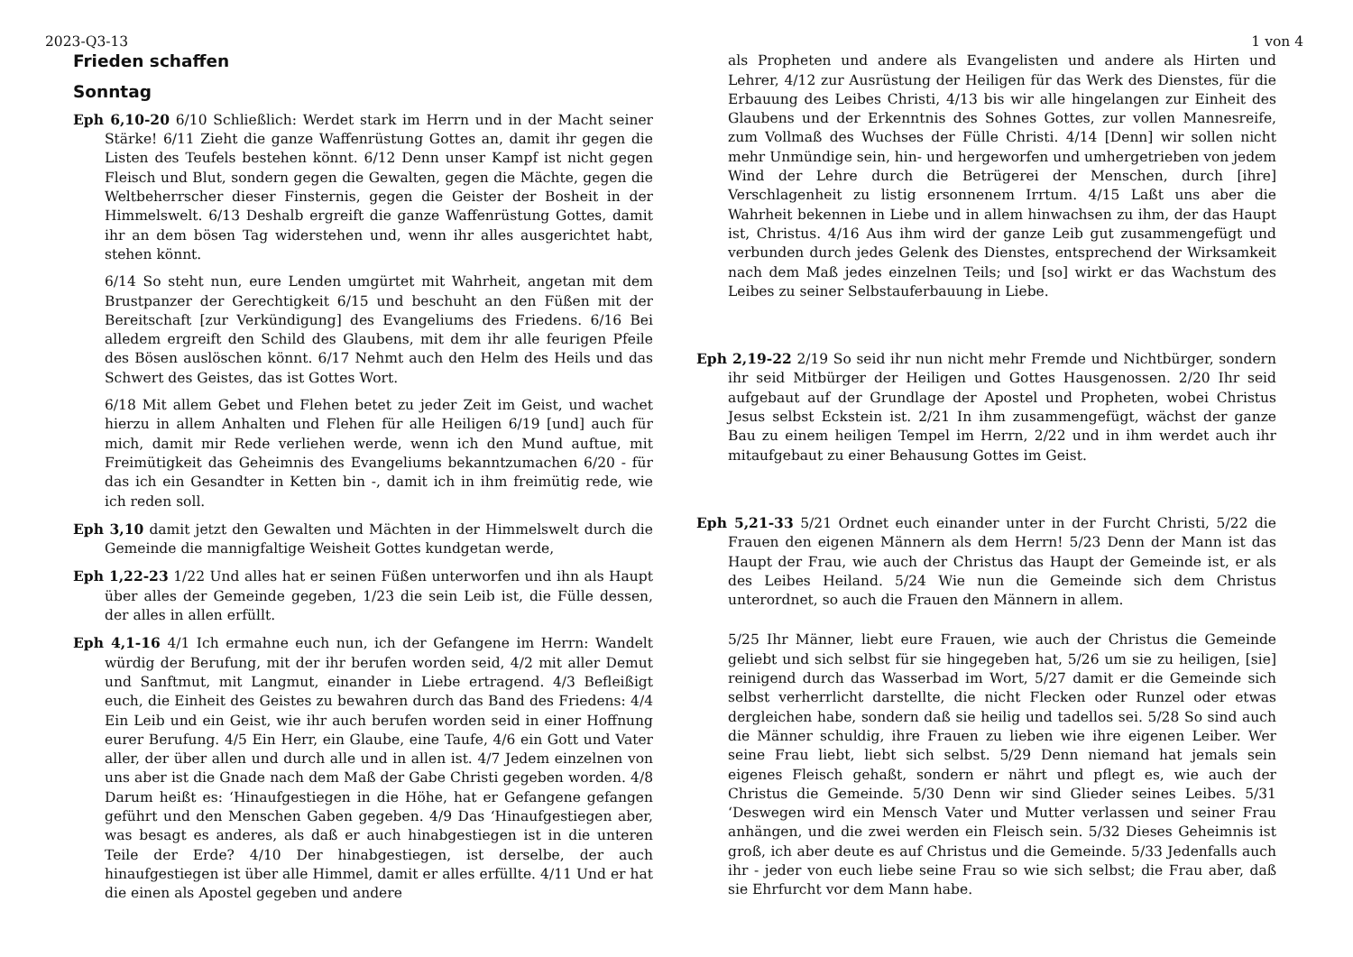2023-Q3-13 1 von 4
Frieden schaffen
Sonntag
Eph 6,10-20 6/10 Schließlich: Werdet stark im Herrn und in der Macht seiner Stärke! 6/11 Zieht die ganze Waffenrüstung Gottes an, damit ihr gegen die Listen des Teufels bestehen könnt. 6/12 Denn unser Kampf ist nicht gegen Fleisch und Blut, sondern gegen die Gewalten, gegen die Mächte, gegen die Weltbeherrscher dieser Finsternis, gegen die Geister der Bosheit in der Himmelswelt. 6/13 Deshalb ergreift die ganze Waffenrüstung Gottes, damit ihr an dem bösen Tag widerstehen und, wenn ihr alles ausgerichtet habt, stehen könnt.
6/14 So steht nun, eure Lenden umgürtet mit Wahrheit, angetan mit dem Brustpanzer der Gerechtigkeit 6/15 und beschuht an den Füßen mit der Bereitschaft [zur Verkündigung] des Evangeliums des Friedens. 6/16 Bei alledem ergreift den Schild des Glaubens, mit dem ihr alle feurigen Pfeile des Bösen auslöschen könnt. 6/17 Nehmt auch den Helm des Heils und das Schwert des Geistes, das ist Gottes Wort.
6/18 Mit allem Gebet und Flehen betet zu jeder Zeit im Geist, und wachet hierzu in allem Anhalten und Flehen für alle Heiligen 6/19 [und] auch für mich, damit mir Rede verliehen werde, wenn ich den Mund auftue, mit Freimütigkeit das Geheimnis des Evangeliums bekanntzumachen 6/20 - für das ich ein Gesandter in Ketten bin -, damit ich in ihm freimütig rede, wie ich reden soll.
Eph 3,10 damit jetzt den Gewalten und Mächten in der Himmelswelt durch die Gemeinde die mannigfaltige Weisheit Gottes kundgetan werde,
Eph 1,22-23 1/22 Und alles hat er seinen Füßen unterworfen und ihn als Haupt über alles der Gemeinde gegeben, 1/23 die sein Leib ist, die Fülle dessen, der alles in allen erfüllt.
Eph 4,1-16 4/1 Ich ermahne euch nun, ich der Gefangene im Herrn: Wandelt würdig der Berufung, mit der ihr berufen worden seid, 4/2 mit aller Demut und Sanftmut, mit Langmut, einander in Liebe ertragend. 4/3 Befleißigt euch, die Einheit des Geistes zu bewahren durch das Band des Friedens: 4/4 Ein Leib und ein Geist, wie ihr auch berufen worden seid in einer Hoffnung eurer Berufung. 4/5 Ein Herr, ein Glaube, eine Taufe, 4/6 ein Gott und Vater aller, der über allen und durch alle und in allen ist. 4/7 Jedem einzelnen von uns aber ist die Gnade nach dem Maß der Gabe Christi gegeben worden. 4/8 Darum heißt es: ‘Hinaufgestiegen in die Höhe, hat er Gefangene gefangen geführt und den Menschen Gaben gegeben. 4/9 Das ‘Hinaufgestiegen aber, was besagt es anderes, als daß er auch hinabgestiegen ist in die unteren Teile der Erde? 4/10 Der hinabgestiegen, ist derselbe, der auch hinaufgestiegen ist über alle Himmel, damit er alles erfüllte. 4/11 Und er hat die einen als Apostel gegeben und andere
als Propheten und andere als Evangelisten und andere als Hirten und Lehrer, 4/12 zur Ausrüstung der Heiligen für das Werk des Dienstes, für die Erbauung des Leibes Christi, 4/13 bis wir alle hingelangen zur Einheit des Glaubens und der Erkenntnis des Sohnes Gottes, zur vollen Mannesreife, zum Vollmaß des Wuchses der Fülle Christi. 4/14 [Denn] wir sollen nicht mehr Unmündige sein, hin- und hergeworfen und umhergetrieben von jedem Wind der Lehre durch die Betrügerei der Menschen, durch [ihre] Verschlagenheit zu listig ersonnenem Irrtum. 4/15 Laßt uns aber die Wahrheit bekennen in Liebe und in allem hinwachsen zu ihm, der das Haupt ist, Christus. 4/16 Aus ihm wird der ganze Leib gut zusammengefügt und verbunden durch jedes Gelenk des Dienstes, entsprechend der Wirksamkeit nach dem Maß jedes einzelnen Teils; und [so] wirkt er das Wachstum des Leibes zu seiner Selbstauferbauung in Liebe.
Eph 2,19-22 2/19 So seid ihr nun nicht mehr Fremde und Nichtbürger, sondern ihr seid Mitbürger der Heiligen und Gottes Hausgenossen. 2/20 Ihr seid aufgebaut auf der Grundlage der Apostel und Propheten, wobei Christus Jesus selbst Eckstein ist. 2/21 In ihm zusammengefügt, wächst der ganze Bau zu einem heiligen Tempel im Herrn, 2/22 und in ihm werdet auch ihr mitaufgebaut zu einer Behausung Gottes im Geist.
Eph 5,21-33 5/21 Ordnet euch einander unter in der Furcht Christi, 5/22 die Frauen den eigenen Männern als dem Herrn! 5/23 Denn der Mann ist das Haupt der Frau, wie auch der Christus das Haupt der Gemeinde ist, er als des Leibes Heiland. 5/24 Wie nun die Gemeinde sich dem Christus unterordnet, so auch die Frauen den Männern in allem.
5/25 Ihr Männer, liebt eure Frauen, wie auch der Christus die Gemeinde geliebt und sich selbst für sie hingegeben hat, 5/26 um sie zu heiligen, [sie] reinigend durch das Wasserbad im Wort, 5/27 damit er die Gemeinde sich selbst verherrlicht darstellte, die nicht Flecken oder Runzel oder etwas dergleichen habe, sondern daß sie heilig und tadellos sei. 5/28 So sind auch die Männer schuldig, ihre Frauen zu lieben wie ihre eigenen Leiber. Wer seine Frau liebt, liebt sich selbst. 5/29 Denn niemand hat jemals sein eigenes Fleisch gehaßt, sondern er nährt und pflegt es, wie auch der Christus die Gemeinde. 5/30 Denn wir sind Glieder seines Leibes. 5/31 ‘Deswegen wird ein Mensch Vater und Mutter verlassen und seiner Frau anhängen, und die zwei werden ein Fleisch sein. 5/32 Dieses Geheimnis ist groß, ich aber deute es auf Christus und die Gemeinde. 5/33 Jedenfalls auch ihr - jeder von euch liebe seine Frau so wie sich selbst; die Frau aber, daß sie Ehrfurcht vor dem Mann habe.